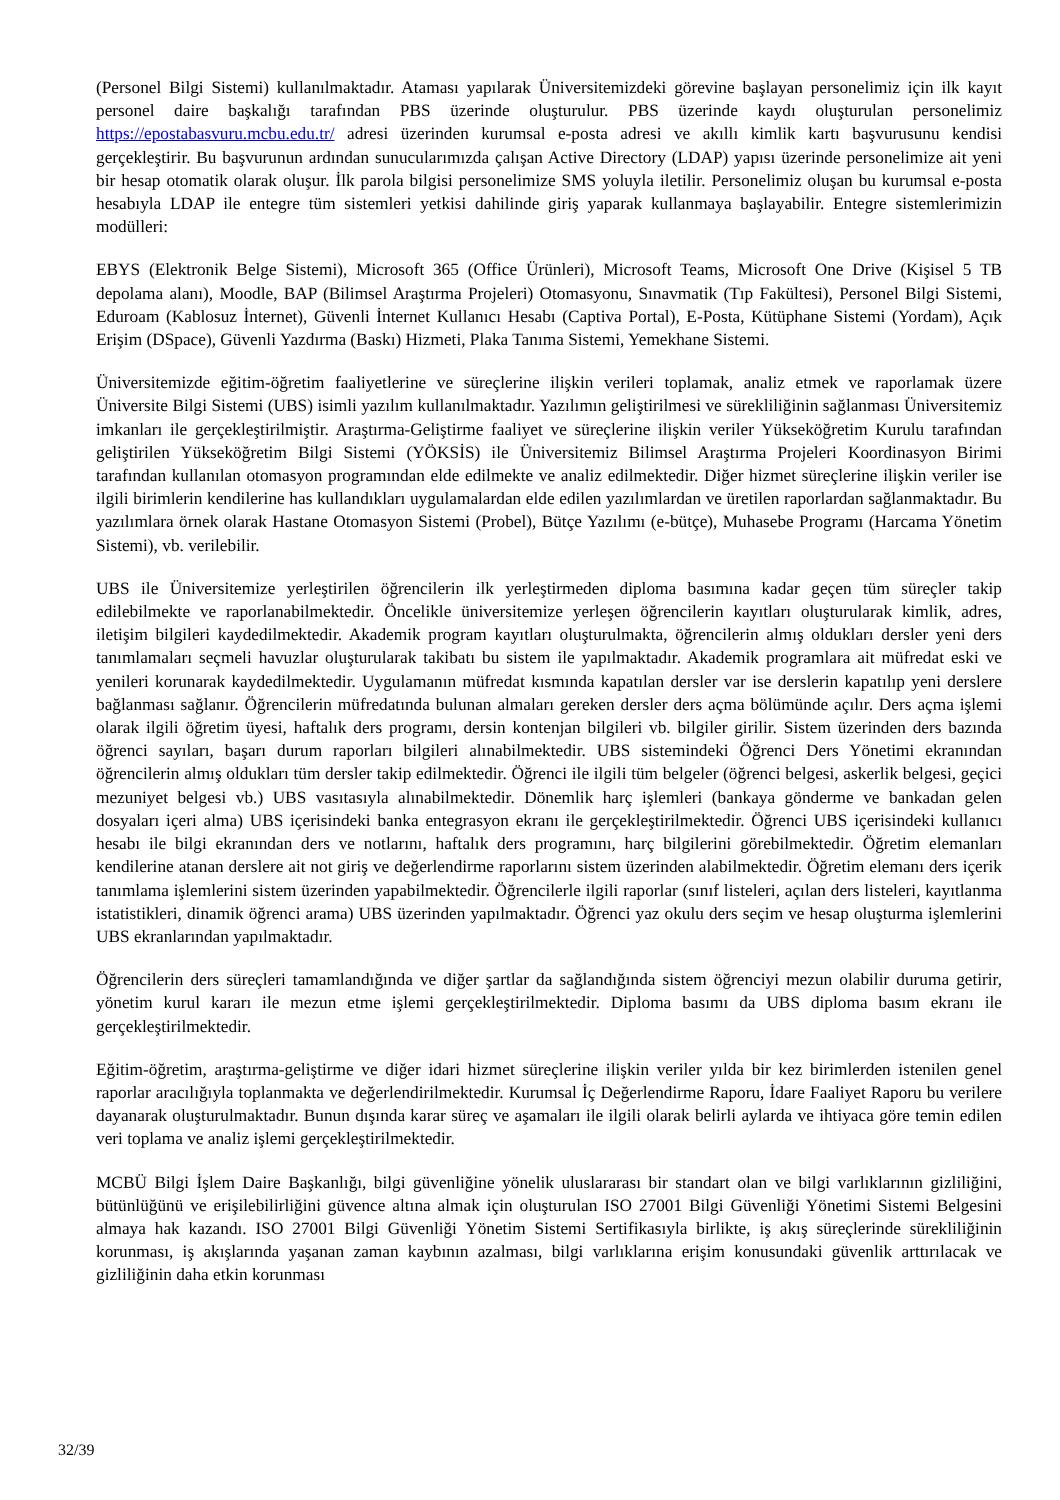(Personel Bilgi Sistemi) kullanılmaktadır. Ataması yapılarak Üniversitemizdeki görevine başlayan personelimiz için ilk kayıt personel daire başkalığı tarafından PBS üzerinde oluşturulur. PBS üzerinde kaydı oluşturulan personelimiz https://epostabasvuru.mcbu.edu.tr/ adresi üzerinden kurumsal e-posta adresi ve akıllı kimlik kartı başvurusunu kendisi gerçekleştirir. Bu başvurunun ardından sunucularımızda çalışan Active Directory (LDAP) yapısı üzerinde personelimize ait yeni bir hesap otomatik olarak oluşur. İlk parola bilgisi personelimize SMS yoluyla iletilir. Personelimiz oluşan bu kurumsal e-posta hesabıyla LDAP ile entegre tüm sistemleri yetkisi dahilinde giriş yaparak kullanmaya başlayabilir. Entegre sistemlerimizin modülleri:
EBYS (Elektronik Belge Sistemi), Microsoft 365 (Office Ürünleri), Microsoft Teams, Microsoft One Drive (Kişisel 5 TB depolama alanı), Moodle, BAP (Bilimsel Araştırma Projeleri) Otomasyonu, Sınavmatik (Tıp Fakültesi), Personel Bilgi Sistemi, Eduroam (Kablosuz İnternet), Güvenli İnternet Kullanıcı Hesabı (Captiva Portal), E-Posta, Kütüphane Sistemi (Yordam), Açık Erişim (DSpace), Güvenli Yazdırma (Baskı) Hizmeti, Plaka Tanıma Sistemi, Yemekhane Sistemi.
Üniversitemizde eğitim-öğretim faaliyetlerine ve süreçlerine ilişkin verileri toplamak, analiz etmek ve raporlamak üzere Üniversite Bilgi Sistemi (UBS) isimli yazılım kullanılmaktadır. Yazılımın geliştirilmesi ve sürekliliğinin sağlanması Üniversitemiz imkanları ile gerçekleştirilmiştir. Araştırma-Geliştirme faaliyet ve süreçlerine ilişkin veriler Yükseköğretim Kurulu tarafından geliştirilen Yükseköğretim Bilgi Sistemi (YÖKSİS) ile Üniversitemiz Bilimsel Araştırma Projeleri Koordinasyon Birimi tarafından kullanılan otomasyon programından elde edilmekte ve analiz edilmektedir. Diğer hizmet süreçlerine ilişkin veriler ise ilgili birimlerin kendilerine has kullandıkları uygulamalardan elde edilen yazılımlardan ve üretilen raporlardan sağlanmaktadır. Bu yazılımlara örnek olarak Hastane Otomasyon Sistemi (Probel), Bütçe Yazılımı (e-bütçe), Muhasebe Programı (Harcama Yönetim Sistemi), vb. verilebilir.
UBS ile Üniversitemize yerleştirilen öğrencilerin ilk yerleştirmeden diploma basımına kadar geçen tüm süreçler takip edilebilmekte ve raporlanabilmektedir. Öncelikle üniversitemize yerleşen öğrencilerin kayıtları oluşturularak kimlik, adres, iletişim bilgileri kaydedilmektedir. Akademik program kayıtları oluşturulmakta, öğrencilerin almış oldukları dersler yeni ders tanımlamaları seçmeli havuzlar oluşturularak takibatı bu sistem ile yapılmaktadır. Akademik programlara ait müfredat eski ve yenileri korunarak kaydedilmektedir. Uygulamanın müfredat kısmında kapatılan dersler var ise derslerin kapatılıp yeni derslere bağlanması sağlanır. Öğrencilerin müfredatında bulunan almaları gereken dersler ders açma bölümünde açılır. Ders açma işlemi olarak ilgili öğretim üyesi, haftalık ders programı, dersin kontenjan bilgileri vb. bilgiler girilir. Sistem üzerinden ders bazında öğrenci sayıları, başarı durum raporları bilgileri alınabilmektedir. UBS sistemindeki Öğrenci Ders Yönetimi ekranından öğrencilerin almış oldukları tüm dersler takip edilmektedir. Öğrenci ile ilgili tüm belgeler (öğrenci belgesi, askerlik belgesi, geçici mezuniyet belgesi vb.) UBS vasıtasıyla alınabilmektedir. Dönemlik harç işlemleri (bankaya gönderme ve bankadan gelen dosyaları içeri alma) UBS içerisindeki banka entegrasyon ekranı ile gerçekleştirilmektedir. Öğrenci UBS içerisindeki kullanıcı hesabı ile bilgi ekranından ders ve notlarını, haftalık ders programını, harç bilgilerini görebilmektedir. Öğretim elemanları kendilerine atanan derslere ait not giriş ve değerlendirme raporlarını sistem üzerinden alabilmektedir. Öğretim elemanı ders içerik tanımlama işlemlerini sistem üzerinden yapabilmektedir. Öğrencilerle ilgili raporlar (sınıf listeleri, açılan ders listeleri, kayıtlanma istatistikleri, dinamik öğrenci arama) UBS üzerinden yapılmaktadır. Öğrenci yaz okulu ders seçim ve hesap oluşturma işlemlerini UBS ekranlarından yapılmaktadır.
Öğrencilerin ders süreçleri tamamlandığında ve diğer şartlar da sağlandığında sistem öğrenciyi mezun olabilir duruma getirir, yönetim kurul kararı ile mezun etme işlemi gerçekleştirilmektedir. Diploma basımı da UBS diploma basım ekranı ile gerçekleştirilmektedir.
Eğitim-öğretim, araştırma-geliştirme ve diğer idari hizmet süreçlerine ilişkin veriler yılda bir kez birimlerden istenilen genel raporlar aracılığıyla toplanmakta ve değerlendirilmektedir. Kurumsal İç Değerlendirme Raporu, İdare Faaliyet Raporu bu verilere dayanarak oluşturulmaktadır. Bunun dışında karar süreç ve aşamaları ile ilgili olarak belirli aylarda ve ihtiyaca göre temin edilen veri toplama ve analiz işlemi gerçekleştirilmektedir.
MCBÜ Bilgi İşlem Daire Başkanlığı, bilgi güvenliğine yönelik uluslararası bir standart olan ve bilgi varlıklarının gizliliğini, bütünlüğünü ve erişilebilirliğini güvence altına almak için oluşturulan ISO 27001 Bilgi Güvenliği Yönetimi Sistemi Belgesini almaya hak kazandı. ISO 27001 Bilgi Güvenliği Yönetim Sistemi Sertifikasıyla birlikte, iş akış süreçlerinde sürekliliğinin korunması, iş akışlarında yaşanan zaman kaybının azalması, bilgi varlıklarına erişim konusundaki güvenlik arttırılacak ve gizliliğinin daha etkin korunması
32/39